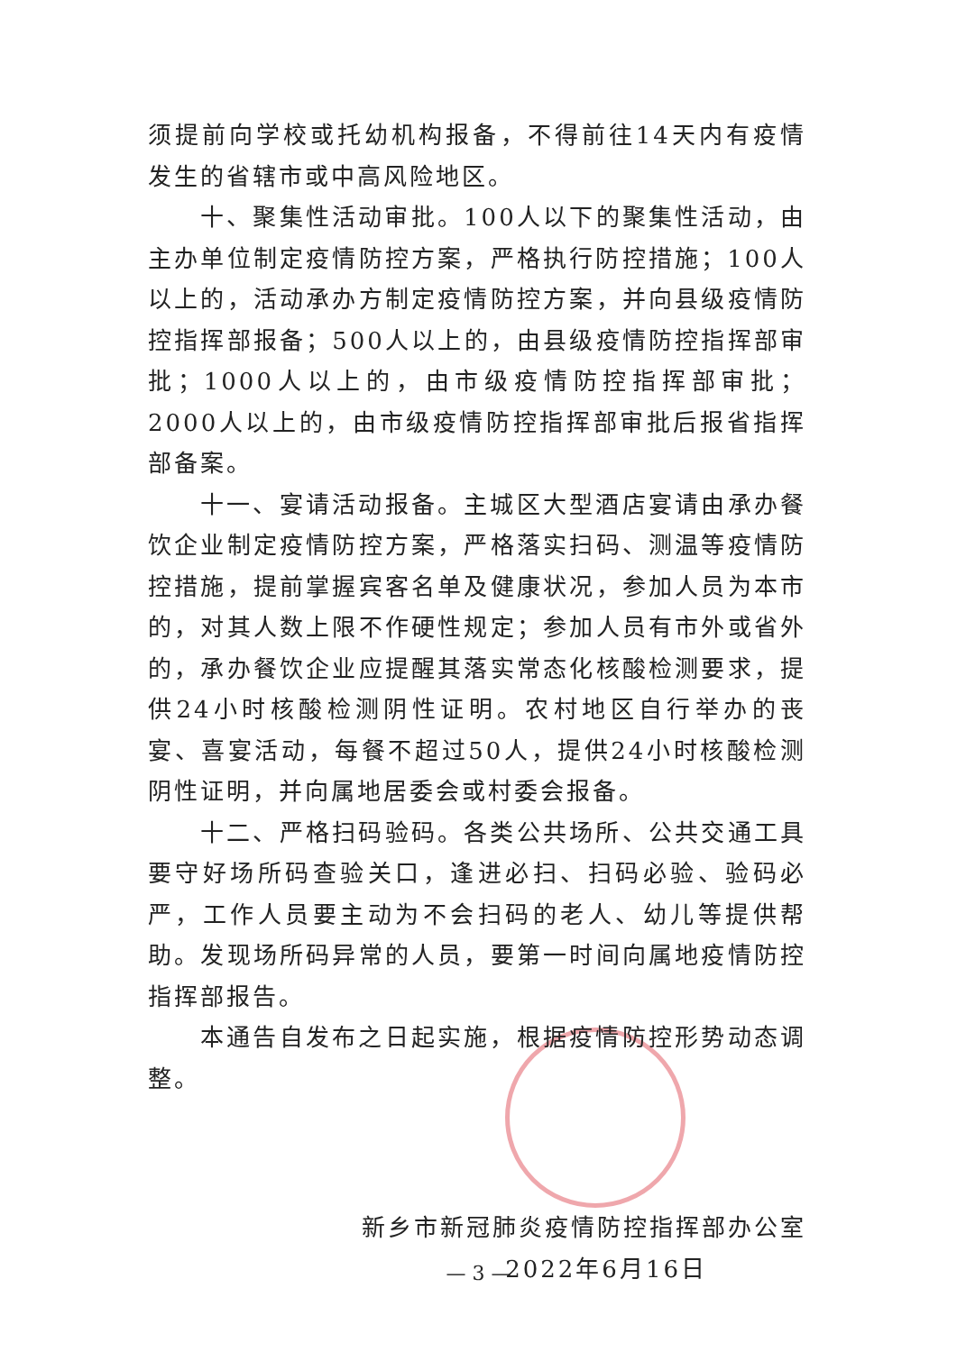须提前向学校或托幼机构报备，不得前往14天内有疫情发生的省辖市或中高风险地区。
十、聚集性活动审批。100人以下的聚集性活动，由主办单位制定疫情防控方案，严格执行防控措施；100人以上的，活动承办方制定疫情防控方案，并向县级疫情防控指挥部报备；500人以上的，由县级疫情防控指挥部审批；1000人以上的，由市级疫情防控指挥部审批；2000人以上的，由市级疫情防控指挥部审批后报省指挥部备案。
十一、宴请活动报备。主城区大型酒店宴请由承办餐饮企业制定疫情防控方案，严格落实扫码、测温等疫情防控措施，提前掌握宾客名单及健康状况，参加人员为本市的，对其人数上限不作硬性规定；参加人员有市外或省外的，承办餐饮企业应提醒其落实常态化核酸检测要求，提供24小时核酸检测阴性证明。农村地区自行举办的丧宴、喜宴活动，每餐不超过50人，提供24小时核酸检测阴性证明，并向属地居委会或村委会报备。
十二、严格扫码验码。各类公共场所、公共交通工具要守好场所码查验关口，逢进必扫、扫码必验、验码必严，工作人员要主动为不会扫码的老人、幼儿等提供帮助。发现场所码异常的人员，要第一时间向属地疫情防控指挥部报告。
本通告自发布之日起实施，根据疫情防控形势动态调整。
新乡市新冠肺炎疫情防控指挥部办公室
2022年6月16日
— 3 —